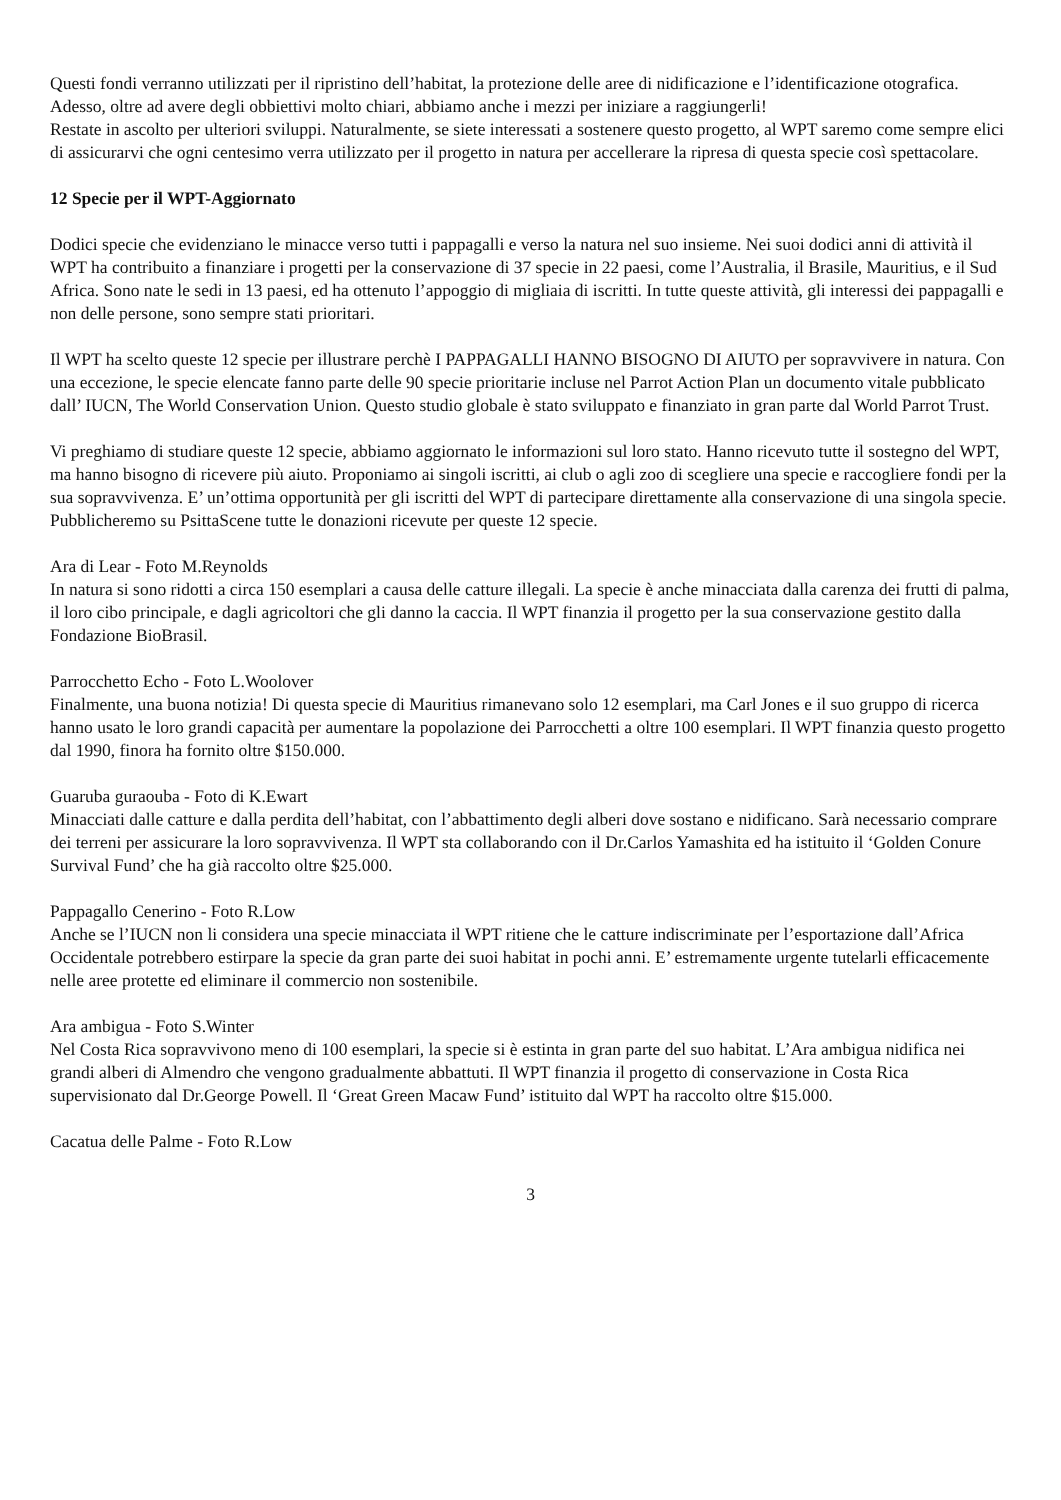Questi fondi verranno utilizzati per il ripristino dell’habitat, la protezione delle aree di nidificazione e l’identificazione otografica. Adesso, oltre ad avere degli obbiettivi molto chiari, abbiamo anche i mezzi per iniziare a raggiungerli!
Restate in ascolto per ulteriori sviluppi. Naturalmente, se siete interessati a sostenere questo progetto, al WPT saremo come sempre elici di assicurarvi che ogni centesimo verra utilizzato per il progetto in natura per accellerare la ripresa di questa specie così spettacolare.
12 Specie per il WPT-Aggiornato
Dodici specie che evidenziano le minacce verso tutti i pappagalli e verso la natura nel suo insieme. Nei suoi dodici anni di attività il WPT ha contribuito a finanziare i progetti per la conservazione di 37 specie in 22 paesi, come l’Australia, il Brasile, Mauritius, e il Sud Africa. Sono nate le sedi in 13 paesi, ed ha ottenuto l’appoggio di migliaia di iscritti. In tutte queste attività, gli interessi dei pappagalli e non delle persone, sono sempre stati prioritari.
Il WPT ha scelto queste 12 specie per illustrare perchè I PAPPAGALLI HANNO BISOGNO DI AIUTO per sopravvivere in natura. Con una eccezione, le specie elencate fanno parte delle 90 specie prioritarie incluse nel Parrot Action Plan un documento vitale pubblicato dall’ IUCN, The World Conservation Union. Questo studio globale è stato sviluppato e finanziato in gran parte dal World Parrot Trust.
Vi preghiamo di studiare queste 12 specie, abbiamo aggiornato le informazioni sul loro stato. Hanno ricevuto tutte il sostegno del WPT, ma hanno bisogno di ricevere più aiuto. Proponiamo ai singoli iscritti, ai club o agli zoo di scegliere una specie e raccogliere fondi per la sua sopravvivenza. E’ un’ottima opportunità per gli iscritti del WPT di partecipare direttamente alla conservazione di una singola specie. Pubblicheremo su PsittaScene tutte le donazioni ricevute per queste 12 specie.
Ara di Lear - Foto M.Reynolds
In natura si sono ridotti a circa 150 esemplari a causa delle catture illegali. La specie è anche minacciata dalla carenza dei frutti di palma, il loro cibo principale, e dagli agricoltori che gli danno la caccia. Il WPT finanzia il progetto per la sua conservazione gestito dalla Fondazione BioBrasil.
Parrocchetto Echo - Foto L.Woolover
Finalmente, una buona notizia! Di questa specie di Mauritius rimanevano solo 12 esemplari, ma Carl Jones e il suo gruppo di ricerca hanno usato le loro grandi capacità per aumentare la popolazione dei Parrocchetti a oltre 100 esemplari. Il WPT finanzia questo progetto dal 1990, finora ha fornito oltre $150.000.
Guaruba guraouba - Foto di K.Ewart
Minacciati dalle catture e dalla perdita dell’habitat, con l’abbattimento degli alberi dove sostano e nidificano. Sarà necessario comprare dei terreni per assicurare la loro sopravvivenza. Il WPT sta collaborando con il Dr.Carlos Yamashita ed ha istituito il ‘Golden Conure Survival Fund’ che ha già raccolto oltre $25.000.
Pappagallo Cenerino - Foto R.Low
Anche se l’IUCN non li considera una specie minacciata il WPT ritiene che le catture indiscriminate per l’esportazione dall’Africa Occidentale potrebbero estirpare la specie da gran parte dei suoi habitat in pochi anni. E’ estremamente urgente tutelarli efficacemente nelle aree protette ed eliminare il commercio non sostenibile.
Ara ambigua - Foto S.Winter
Nel Costa Rica sopravvivono meno di 100 esemplari, la specie si è estinta in gran parte del suo habitat. L’Ara ambigua nidifica nei grandi alberi di Almendro che vengono gradualmente abbattuti. Il WPT finanzia il progetto di conservazione in Costa Rica supervisionato dal Dr.George Powell. Il ‘Great Green Macaw Fund’ istituito dal WPT ha raccolto oltre $15.000.
Cacatua delle Palme - Foto R.Low
3